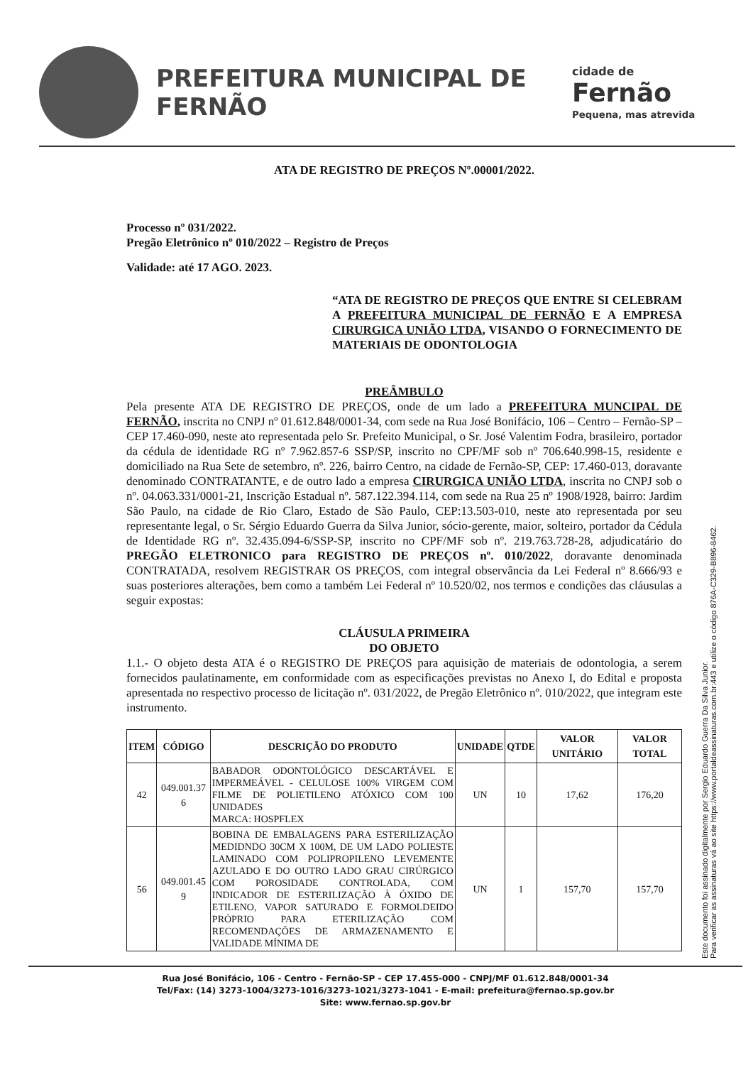PREFEITURA MUNICIPAL DE FERNÃO
cidade de
Fernão
Pequena, mas atrevida
ATA DE REGISTRO DE PREÇOS Nº.00001/2022.
Processo nº 031/2022.
Pregão Eletrônico nº 010/2022 – Registro de Preços
Validade: até 17 AGO. 2023.
“ATA DE REGISTRO DE PREÇOS QUE ENTRE SI CELEBRAM A PREFEITURA MUNICIPAL DE FERNÃO E A EMPRESA CIRURGICA UNIÃO LTDA, VISANDO O FORNECIMENTO DE MATERIAIS DE ODONTOLOGIA
PREÂMBULO
Pela presente ATA DE REGISTRO DE PREÇOS, onde de um lado a PREFEITURA MUNCIPAL DE FERNÃO, inscrita no CNPJ nº 01.612.848/0001-34, com sede na Rua José Bonifácio, 106 – Centro – Fernão-SP – CEP 17.460-090, neste ato representada pelo Sr. Prefeito Municipal, o Sr. José Valentim Fodra, brasileiro, portador da cédula de identidade RG nº 7.962.857-6 SSP/SP, inscrito no CPF/MF sob nº 706.640.998-15, residente e domiciliado na Rua Sete de setembro, nº. 226, bairro Centro, na cidade de Fernão-SP, CEP: 17.460-013, doravante denominado CONTRATANTE, e de outro lado a empresa CIRURGICA UNIÃO LTDA, inscrita no CNPJ sob o nº. 04.063.331/0001-21, Inscrição Estadual nº. 587.122.394.114, com sede na Rua 25 nº 1908/1928, bairro: Jardim São Paulo, na cidade de Rio Claro, Estado de São Paulo, CEP:13.503-010, neste ato representada por seu representante legal, o Sr. Sérgio Eduardo Guerra da Silva Junior, sócio-gerente, maior, solteiro, portador da Cédula de Identidade RG nº. 32.435.094-6/SSP-SP, inscrito no CPF/MF sob nº. 219.763.728-28, adjudicatário do PREGÃO ELETRONICO para REGISTRO DE PREÇOS nº. 010/2022, doravante denominada CONTRATADA, resolvem REGISTRAR OS PREÇOS, com integral observância da Lei Federal nº 8.666/93 e suas posteriores alterações, bem como a também Lei Federal nº 10.520/02, nos termos e condições das cláusulas a seguir expostas:
CLÁUSULA PRIMEIRA
DO OBJETO
1.1.- O objeto desta ATA é o REGISTRO DE PREÇOS para aquisição de materiais de odontologia, a serem fornecidos paulatinamente, em conformidade com as especificações previstas no Anexo I, do Edital e proposta apresentada no respectivo processo de licitação nº. 031/2022, de Pregão Eletrônico nº. 010/2022, que integram este instrumento.
| ITEM | CÓDIGO | DESCRIÇÃO DO PRODUTO | UNIDADE | QTDE | VALOR UNITÁRIO | VALOR TOTAL |
| --- | --- | --- | --- | --- | --- | --- |
| 42 | 049.001.37 6 | BABADOR ODONTOLÓGICO DESCARTÁVEL E IMPERMEÁVEL - CELULOSE 100% VIRGEM COM FILME DE POLIETILENO ATÓXICO COM 100 UNIDADES MARCA: HOSPFLEX | UN | 10 | 17,62 | 176,20 |
| 56 | 049.001.45 9 | BOBINA DE EMBALAGENS PARA ESTERILIZAÇÃO MEDIDNDO 30CM X 100M, DE UM LADO POLIESTE LAMINADO COM POLIPROPILENO LEVEMENTE AZULADO E DO OUTRO LADO GRAU CIRÚRGICO COM POROSIDADE CONTROLADA, COM INDICADOR DE ESTERILIZAÇÃO À ÓXIDO DE ETILENO, VAPOR SATURADO E FORMOLDEIDO PRÓPRIO PARA ETERILIZAÇÃO COM RECOMENDAÇÕES DE ARMAZENAMENTO E VALIDADE MÍNIMA DE | UN | 1 | 157,70 | 157,70 |
Este documento foi assinado digitalmente por Sergio Eduardo Guerra Da Silva Junior.
Para verificar as assinaturas vá ao site https://www.portaldeassinaturas.com.br:443 e utilize o código 876A-C329-B896-8462.
Rua José Bonifácio, 106 - Centro - Fernão-SP - CEP 17.455-000 - CNPJ/MF 01.612.848/0001-34
Tel/Fax: (14) 3273-1004/3273-1016/3273-1021/3273-1041 - E-mail: prefeitura@fernao.sp.gov.br
Site: www.fernao.sp.gov.br